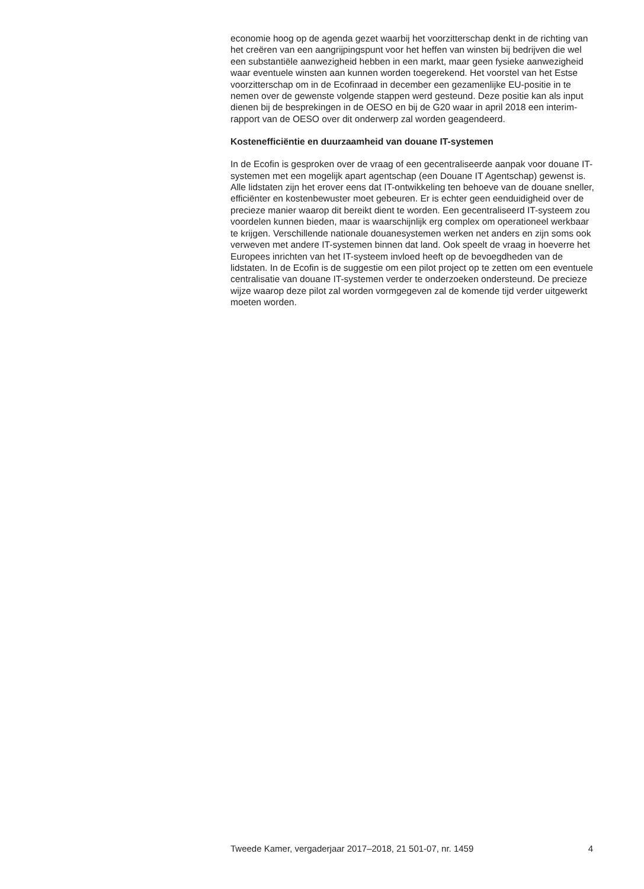economie hoog op de agenda gezet waarbij het voorzitterschap denkt in de richting van het creëren van een aangrijpingspunt voor het heffen van winsten bij bedrijven die wel een substantiële aanwezigheid hebben in een markt, maar geen fysieke aanwezigheid waar eventuele winsten aan kunnen worden toegerekend. Het voorstel van het Estse voorzitterschap om in de Ecofinraad in december een gezamenlijke EU-positie in te nemen over de gewenste volgende stappen werd gesteund. Deze positie kan als input dienen bij de besprekingen in de OESO en bij de G20 waar in april 2018 een interim-rapport van de OESO over dit onderwerp zal worden geagendeerd.
Kostenefficiëntie en duurzaamheid van douane IT-systemen
In de Ecofin is gesproken over de vraag of een gecentraliseerde aanpak voor douane IT-systemen met een mogelijk apart agentschap (een Douane IT Agentschap) gewenst is. Alle lidstaten zijn het erover eens dat IT-ontwikkeling ten behoeve van de douane sneller, efficiënter en kostenbewuster moet gebeuren. Er is echter geen eenduidigheid over de precieze manier waarop dit bereikt dient te worden. Een gecentraliseerd IT-systeem zou voordelen kunnen bieden, maar is waarschijnlijk erg complex om operationeel werkbaar te krijgen. Verschillende nationale douanesystemen werken net anders en zijn soms ook verweven met andere IT-systemen binnen dat land. Ook speelt de vraag in hoeverre het Europees inrichten van het IT-systeem invloed heeft op de bevoegdheden van de lidstaten. In de Ecofin is de suggestie om een pilot project op te zetten om een eventuele centralisatie van douane IT-systemen verder te onderzoeken ondersteund. De precieze wijze waarop deze pilot zal worden vormgegeven zal de komende tijd verder uitgewerkt moeten worden.
Tweede Kamer, vergaderjaar 2017–2018, 21 501-07, nr. 1459 4